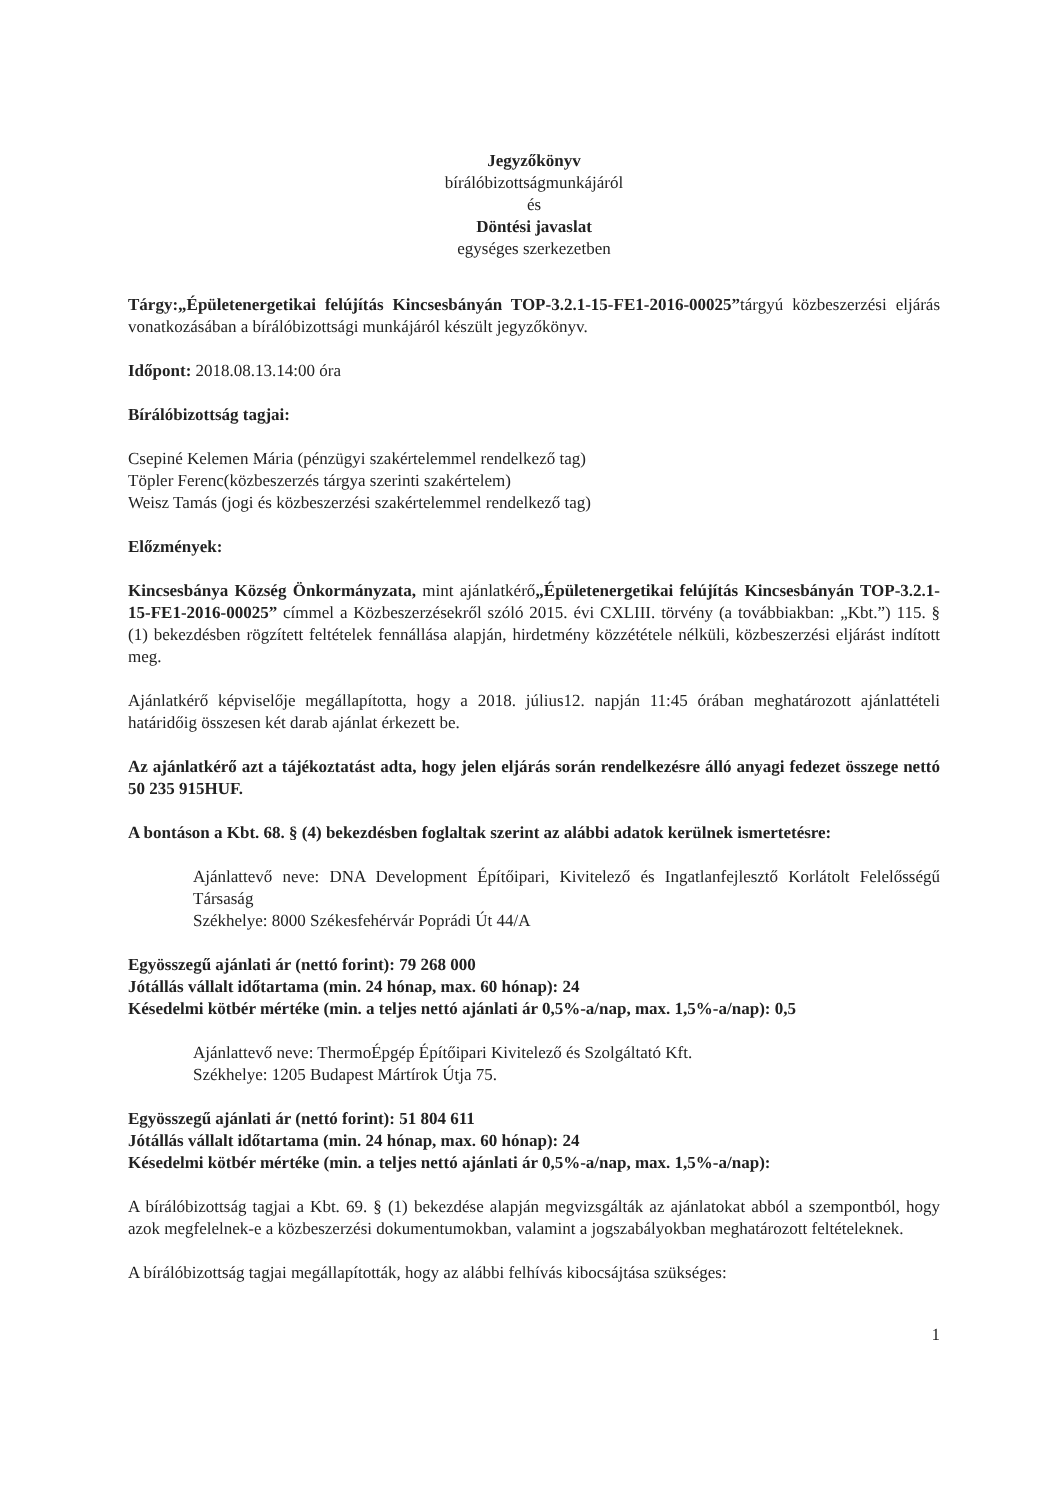Jegyzőkönyv
bírálóbizottságmunkájáról
és
Döntési javaslat
egységes szerkezetben
Tárgy:„Épületenergetikai felújítás Kincsesbányán TOP-3.2.1-15-FE1-2016-00025”tárgyú közbeszerzési eljárás vonatkozásában a bírálóbizottsági munkájáról készült jegyzőkönyv.
Időpont: 2018.08.13.14:00 óra
Bírálóbizottság tagjai:
Csepiné Kelemen Mária (pénzügyi szakértelemmel rendelkező tag)
Töpler Ferenc(közbeszerzés tárgya szerinti szakértelem)
Weisz Tamás (jogi és közbeszerzési szakértelemmel rendelkező tag)
Előzmények:
Kincsesbánya Község Önkormányzata, mint ajánlatkérő„Épületenergetikai felújítás Kincsesbányán TOP-3.2.1-15-FE1-2016-00025” címmel a Közbeszerzésekről szóló 2015. évi CXLIII. törvény (a továbbiakban: „Kbt.”) 115. § (1) bekezdésben rögzített feltételek fennállása alapján, hirdetmény közzététele nélküli, közbeszerzési eljárást indított meg.
Ajánlatkérő képviselője megállapította, hogy a 2018. július12. napján 11:45 órában meghatározott ajánlattételi határidőig összesen két darab ajánlat érkezett be.
Az ajánlatkérő azt a tájékoztatást adta, hogy jelen eljárás során rendelkezésre álló anyagi fedezet összege nettó 50 235 915HUF.
A bontáson a Kbt. 68. § (4) bekezdésben foglaltak szerint az alábbi adatok kerülnek ismertetésre:
Ajánlattevő neve: DNA Development Építőipari, Kivitelező és Ingatlanfejlesztő Korlátolt Felelősségű Társaság
Székhelye: 8000 Székesfehérvár Poprádi Út 44/A
Egyösszegű ajánlati ár (nettó forint): 79 268 000
Jótállás vállalt időtartama (min. 24 hónap, max. 60 hónap): 24
Késedelmi kötbér mértéke (min. a teljes nettó ajánlati ár 0,5%-a/nap, max. 1,5%-a/nap): 0,5
Ajánlattevő neve: ThermoÉpgép Építőipari Kivitelező és Szolgáltató Kft.
Székhelye: 1205 Budapest Mártírok Útja 75.
Egyösszegű ajánlati ár (nettó forint): 51 804 611
Jótállás vállalt időtartama (min. 24 hónap, max. 60 hónap): 24
Késedelmi kötbér mértéke (min. a teljes nettó ajánlati ár 0,5%-a/nap, max. 1,5%-a/nap):
A bírálóbizottság tagjai a Kbt. 69. § (1) bekezdése alapján megvizsgálták az ajánlatokat abból a szempontból, hogy azok megfelelnek-e a közbeszerzési dokumentumokban, valamint a jogszabályokban meghatározott feltételeknek.
A bírálóbizottság tagjai megállapították, hogy az alábbi felhívás kibocsájtása szükséges:
1